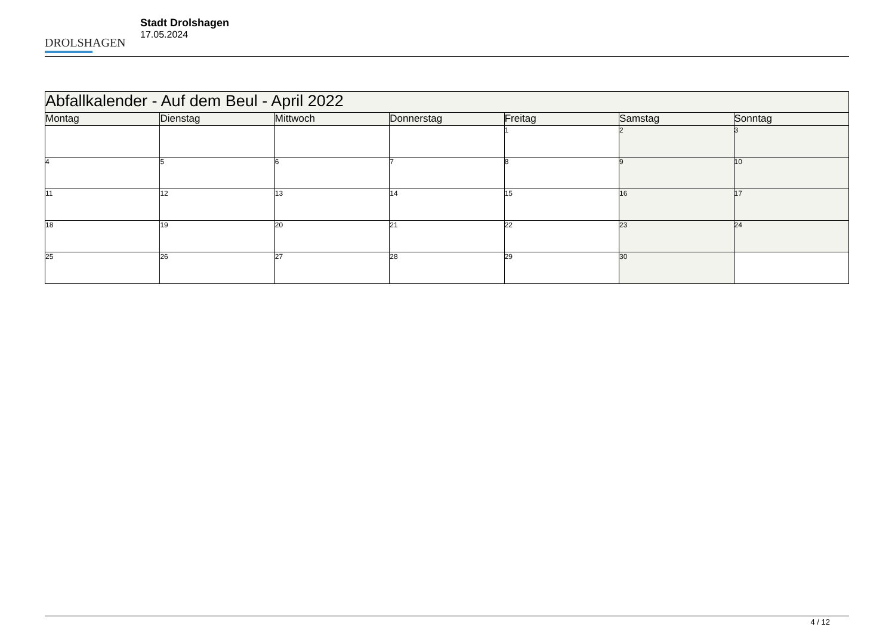DROLSHAGEN
Stadt Drolshagen
17.05.2024
| Abfallkalender - Auf dem Beul - April 2022 | | | | | | |
| --- | --- | --- | --- | --- | --- | --- |
| Montag | Dienstag | Mittwoch | Donnerstag | Freitag | Samstag | Sonntag |
| | | | | 1 | 2 | 3 |
| 4 | 5 | 6 | 7 | 8 | 9 | 10 |
| 11 | 12 | 13 | 14 | 15 | 16 | 17 |
| 18 | 19 | 20 | 21 | 22 | 23 | 24 |
| 25 | 26 | 27 | 28 | 29 | 30 | |
4 / 12